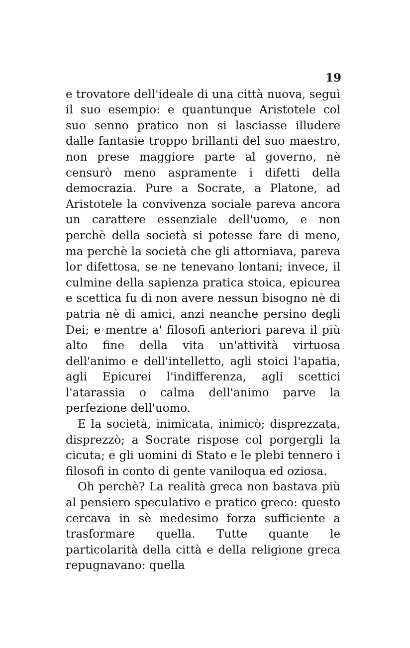19
e trovatore dell'ideale di una città nuova, seguì il suo esempio: e quantunque Aristotele col suo senno pratico non si lasciasse illudere dalle fantasie troppo brillanti del suo maestro, non prese maggiore parte al governo, nè censurò meno aspramente i difetti della democrazia. Pure a Socrate, a Platone, ad Aristotele la convivenza sociale pareva ancora un carattere essenziale dell'uomo, e non perchè della società si potesse fare di meno, ma perchè la società che gli attorniava, pareva lor difettosa, se ne tenevano lontani; invece, il culmine della sapienza pratica stoica, epicurea e scettica fu di non avere nessun bisogno nè di patria nè di amici, anzi neanche persino degli Dei; e mentre a' filosofi anteriori pareva il più alto fine della vita un'attività virtuosa dell'animo e dell'intelletto, agli stoici l'apatia, agli Epicurei l'indifferenza, agli scettici l'atarassia o calma dell'animo parve la perfezione dell'uomo.
E la società, inimicata, inimicò; disprezzata, disprezzò; a Socrate rispose col porgergli la cicuta; e gli uomini di Stato e le plebi tennero i filosofi in conto di gente vaniloqua ed oziosa.
Oh perchè? La realità greca non bastava più al pensiero speculativo e pratico greco: questo cercava in sè medesimo forza sufficiente a trasformare quella. Tutte quante le particolarità della città e della religione greca repugnavano: quella